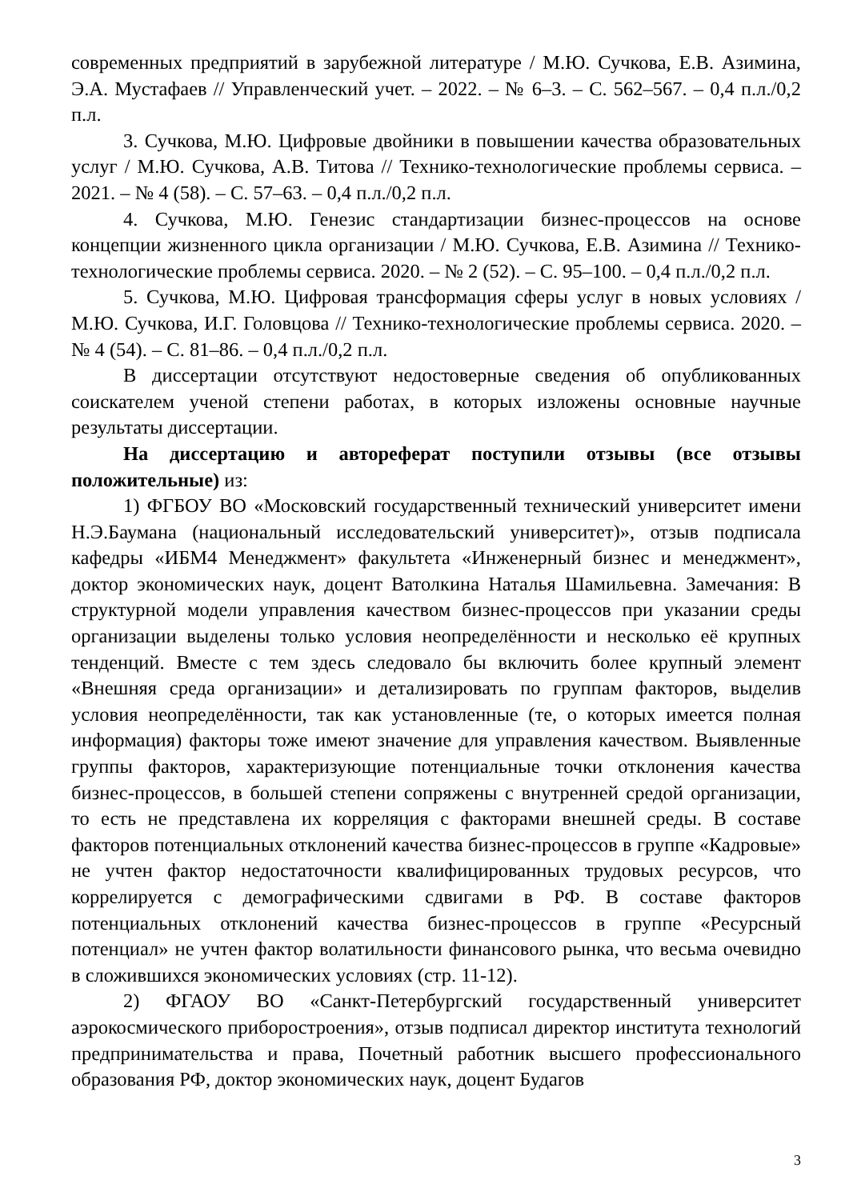современных предприятий в зарубежной литературе / М.Ю. Сучкова, Е.В. Азимина, Э.А. Мустафаев // Управленческий учет. – 2022. – № 6–3. – С. 562–567. – 0,4 п.л./0,2 п.л.
3. Сучкова, М.Ю. Цифровые двойники в повышении качества образовательных услуг / М.Ю. Сучкова, А.В. Титова // Технико-технологические проблемы сервиса. – 2021. – № 4 (58). – С. 57–63. – 0,4 п.л./0,2 п.л.
4. Сучкова, М.Ю. Генезис стандартизации бизнес-процессов на основе концепции жизненного цикла организации / М.Ю. Сучкова, Е.В. Азимина // Технико-технологические проблемы сервиса. 2020. – № 2 (52). – С. 95–100. – 0,4 п.л./0,2 п.л.
5. Сучкова, М.Ю. Цифровая трансформация сферы услуг в новых условиях / М.Ю. Сучкова, И.Г. Головцова // Технико-технологические проблемы сервиса. 2020. – № 4 (54). – С. 81–86. – 0,4 п.л./0,2 п.л.
В диссертации отсутствуют недостоверные сведения об опубликованных соискателем ученой степени работах, в которых изложены основные научные результаты диссертации.
На диссертацию и автореферат поступили отзывы (все отзывы положительные) из:
1) ФГБОУ ВО «Московский государственный технический университет имени Н.Э.Баумана (национальный исследовательский университет)», отзыв подписала кафедры «ИБМ4 Менеджмент» факультета «Инженерный бизнес и менеджмент», доктор экономических наук, доцент Ватолкина Наталья Шамильевна. Замечания: В структурной модели управления качеством бизнес-процессов при указании среды организации выделены только условия неопределённости и несколько её крупных тенденций. Вместе с тем здесь следовало бы включить более крупный элемент «Внешняя среда организации» и детализировать по группам факторов, выделив условия неопределённости, так как установленные (те, о которых имеется полная информация) факторы тоже имеют значение для управления качеством. Выявленные группы факторов, характеризующие потенциальные точки отклонения качества бизнес-процессов, в большей степени сопряжены с внутренней средой организации, то есть не представлена их корреляция с факторами внешней среды. В составе факторов потенциальных отклонений качества бизнес-процессов в группе «Кадровые» не учтен фактор недостаточности квалифицированных трудовых ресурсов, что коррелируется с демографическими сдвигами в РФ. В составе факторов потенциальных отклонений качества бизнес-процессов в группе «Ресурсный потенциал» не учтен фактор волатильности финансового рынка, что весьма очевидно в сложившихся экономических условиях (стр. 11-12).
2) ФГАОУ ВО «Санкт-Петербургский государственный университет аэрокосмического приборостроения», отзыв подписал директор института технологий предпринимательства и права, Почетный работник высшего профессионального образования РФ, доктор экономических наук, доцент Будагов
3